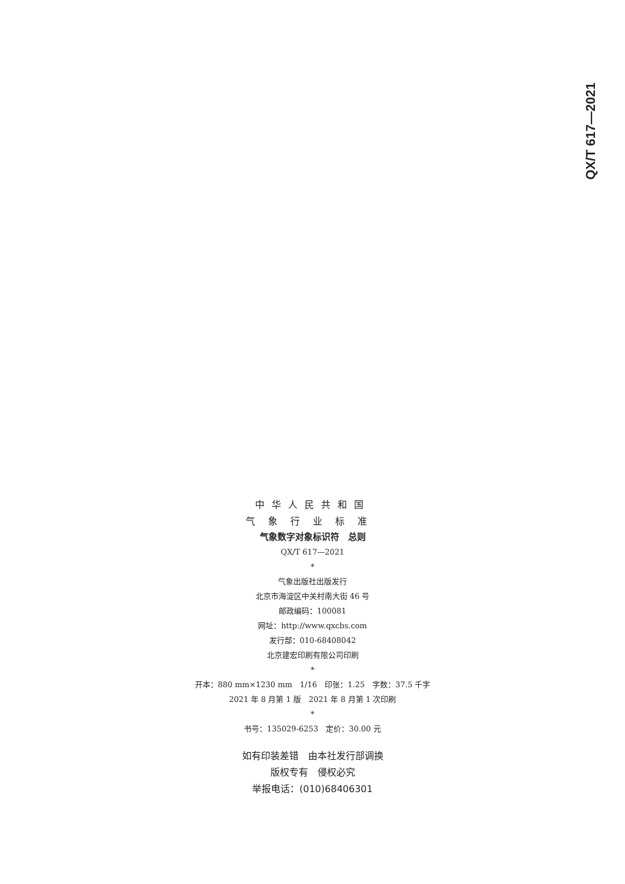QX/T 617—2021
中华人民共和国
气象行业标准
气象数字对象标识符　总则
QX/T 617—2021
*
气象出版社出版发行
北京市海淀区中关村南大街 46 号
邮政编码：100081
网址：http://www.qxcbs.com
发行部：010-68408042
北京建宏印刷有限公司印刷
*
开本：880 mm×1230 mm　1/16　印张：1.25　字数：37.5 千字
2021 年 8 月第 1 版　2021 年 8 月第 1 次印刷
*
书号：135029-6253　定价：30.00 元
如有印装差错　由本社发行部调换
版权专有　侵权必究
举报电话：(010)68406301